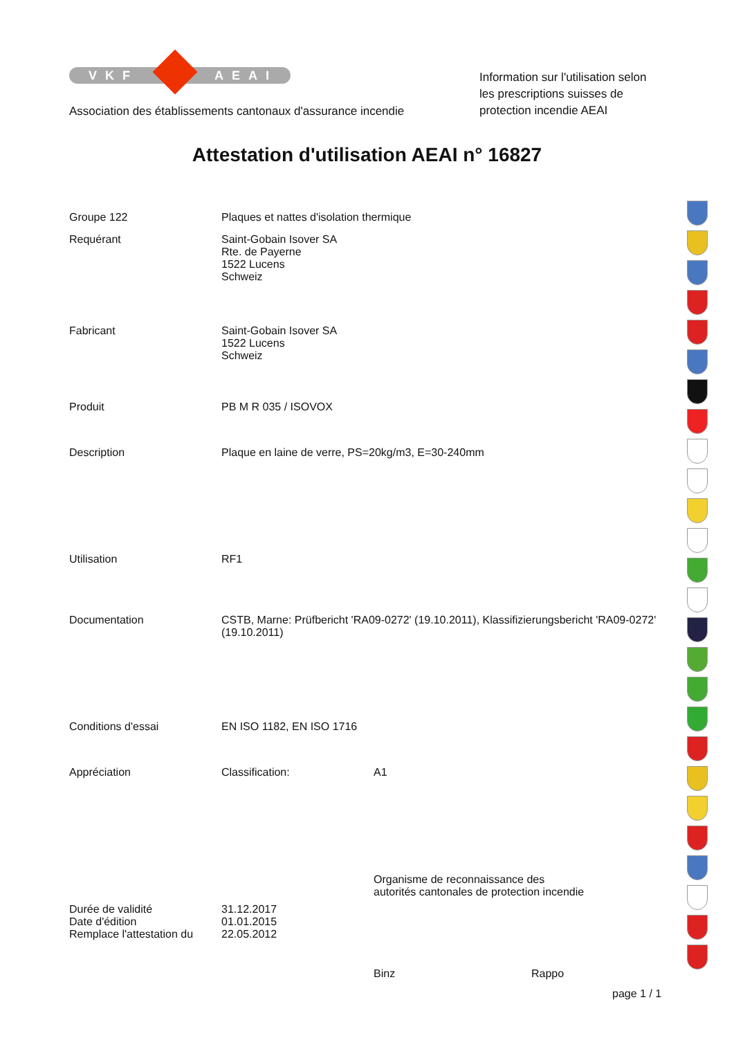VKF AEAI
Association des établissements cantonaux d'assurance incendie
Information sur l'utilisation selon
les prescriptions suisses de
protection incendie AEAI
Attestation d'utilisation AEAI n° 16827
Groupe 122 Plaques et nattes d'isolation thermique
Requérant Saint-Gobain Isover SA
Rte. de Payerne
1522 Lucens
Schweiz
Fabricant Saint-Gobain Isover SA
1522 Lucens
Schweiz
Produit PB M R 035 / ISOVOX
Description Plaque en laine de verre, PS=20kg/m3, E=30-240mm
Utilisation RF1
Documentation CSTB, Marne: Prüfbericht 'RA09-0272' (19.10.2011), Klassifizierungsbericht 'RA09-0272' (19.10.2011)
Conditions d'essai EN ISO 1182, EN ISO 1716
Appréciation Classification: A1
Durée de validité 31.12.2017
Date d'édition 01.01.2015
Remplace l'attestation du
22.05.2012
Organisme de reconnaissance des
autorités cantonales de protection incendie
Binz Rappo
page 1 / 1